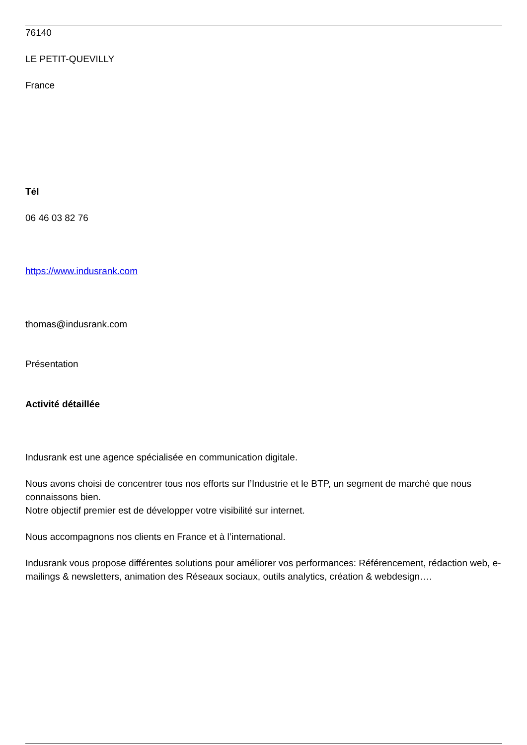76140
LE PETIT-QUEVILLY
France
Tél
06 46 03 82 76
https://www.indusrank.com
thomas@indusrank.com
Présentation
Activité détaillée
Indusrank est une agence spécialisée en communication digitale.
Nous avons choisi de concentrer tous nos efforts sur l’Industrie et le BTP, un segment de marché que nous connaissons bien.
Notre objectif premier est de développer votre visibilité sur internet.
Nous accompagnons nos clients en France et à l’international.
Indusrank vous propose différentes solutions pour améliorer vos performances: Référencement, rédaction web, e-mailings & newsletters, animation des Réseaux sociaux, outils analytics, création & webdesign….